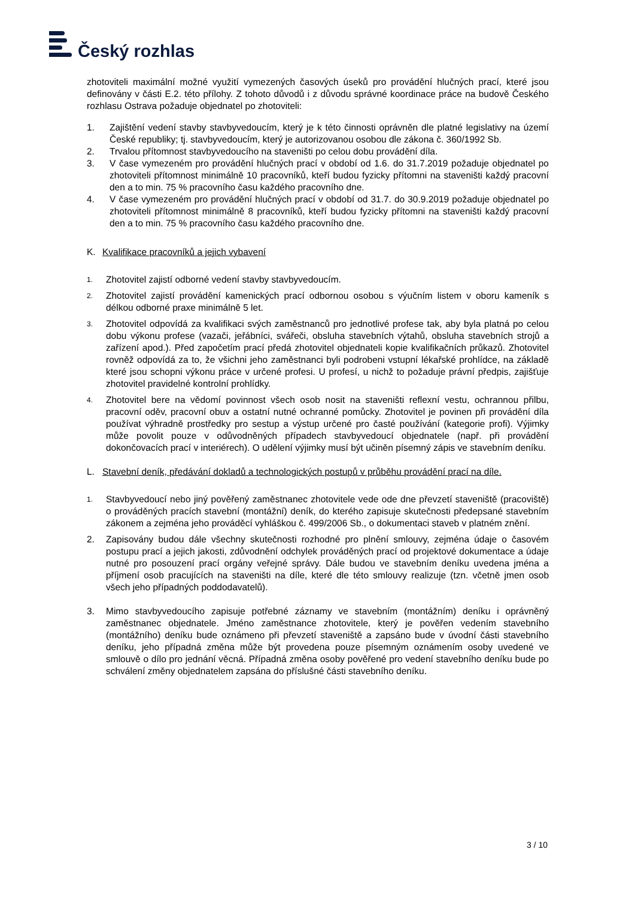Český rozhlas
zhotoviteli maximální možné využití vymezených časových úseků pro provádění hlučných prací, které jsou definovány v části E.2. této přílohy. Z tohoto důvodů i z důvodu správné koordinace práce na budově Českého rozhlasu Ostrava požaduje objednatel po zhotoviteli:
1. Zajištění vedení stavby stavbyvedoucím, který je k této činnosti oprávněn dle platné legislativy na území České republiky; tj. stavbyvedoucím, který je autorizovanou osobou dle zákona č. 360/1992 Sb.
2. Trvalou přítomnost stavbyvedoucího na staveništi po celou dobu provádění díla.
3. V čase vymezeném pro provádění hlučných prací v období od 1.6. do 31.7.2019 požaduje objednatel po zhotoviteli přítomnost minimálně 10 pracovníků, kteří budou fyzicky přítomni na staveništi každý pracovní den a to min. 75 % pracovního času každého pracovního dne.
4. V čase vymezeném pro provádění hlučných prací v období od 31.7. do 30.9.2019 požaduje objednatel po zhotoviteli přítomnost minimálně 8 pracovníků, kteří budou fyzicky přítomni na staveništi každý pracovní den a to min. 75 % pracovního času každého pracovního dne.
K. Kvalifikace pracovníků a jejich vybavení
1. Zhotovitel zajistí odborné vedení stavby stavbyvedoucím.
2. Zhotovitel zajistí provádění kamenických prací odbornou osobou s výučním listem v oboru kameník s délkou odborné praxe minimálně 5 let.
3. Zhotovitel odpovídá za kvalifikaci svých zaměstnanců pro jednotlivé profese tak, aby byla platná po celou dobu výkonu profese (vazači, jeřábníci, svářeči, obsluha stavebních výtahů, obsluha stavebních strojů a zařízení apod.). Před započetím prací předá zhotovitel objednateli kopie kvalifikačních průkazů. Zhotovitel rovněž odpovídá za to, že všichni jeho zaměstnanci byli podrobeni vstupní lékařské prohlídce, na základě které jsou schopni výkonu práce v určené profesi. U profesí, u nichž to požaduje právní předpis, zajišťuje zhotovitel pravidelné kontrolní prohlídky.
4. Zhotovitel bere na vědomí povinnost všech osob nosit na staveništi reflexní vestu, ochrannou přilbu, pracovní oděv, pracovní obuv a ostatní nutné ochranné pomůcky. Zhotovitel je povinen při provádění díla používat výhradně prostředky pro sestup a výstup určené pro časté používání (kategorie profi). Výjimky může povolit pouze v odůvodněných případech stavbyvedoucí objednatele (např. při provádění dokončovacích prací v interiérech). O udělení výjimky musí být učiněn písemný zápis ve stavebním deníku.
L. Stavební deník, předávání dokladů a technologických postupů v průběhu provádění prací na díle.
1. Stavbyvedoucí nebo jiný pověřený zaměstnanec zhotovitele vede ode dne převzetí staveniště (pracoviště) o prováděných pracích stavební (montážní) deník, do kterého zapisuje skutečnosti předepsané stavebním zákonem a zejména jeho prováděcí vyhláškou č. 499/2006 Sb., o dokumentaci staveb v platném znění.
2. Zapisovány budou dále všechny skutečnosti rozhodné pro plnění smlouvy, zejména údaje o časovém postupu prací a jejich jakosti, zdůvodnění odchylek prováděných prací od projektové dokumentace a údaje nutné pro posouzení prací orgány veřejné správy. Dále budou ve stavebním deníku uvedena jména a příjmení osob pracujících na staveništi na díle, které dle této smlouvy realizuje (tzn. včetně jmen osob všech jeho případných poddodavatelů).
3. Mimo stavbyvedoucího zapisuje potřebné záznamy ve stavebním (montážním) deníku i oprávněný zaměstnanec objednatele. Jméno zaměstnance zhotovitele, který je pověřen vedením stavebního (montážního) deníku bude oznámeno při převzetí staveniště a zapsáno bude v úvodní části stavebního deníku, jeho případná změna může být provedena pouze písemným oznámením osoby uvedené ve smlouvě o dílo pro jednání věcná. Případná změna osoby pověřené pro vedení stavebního deníku bude po schválení změny objednatelem zapsána do příslušné části stavebního deníku.
3 / 10